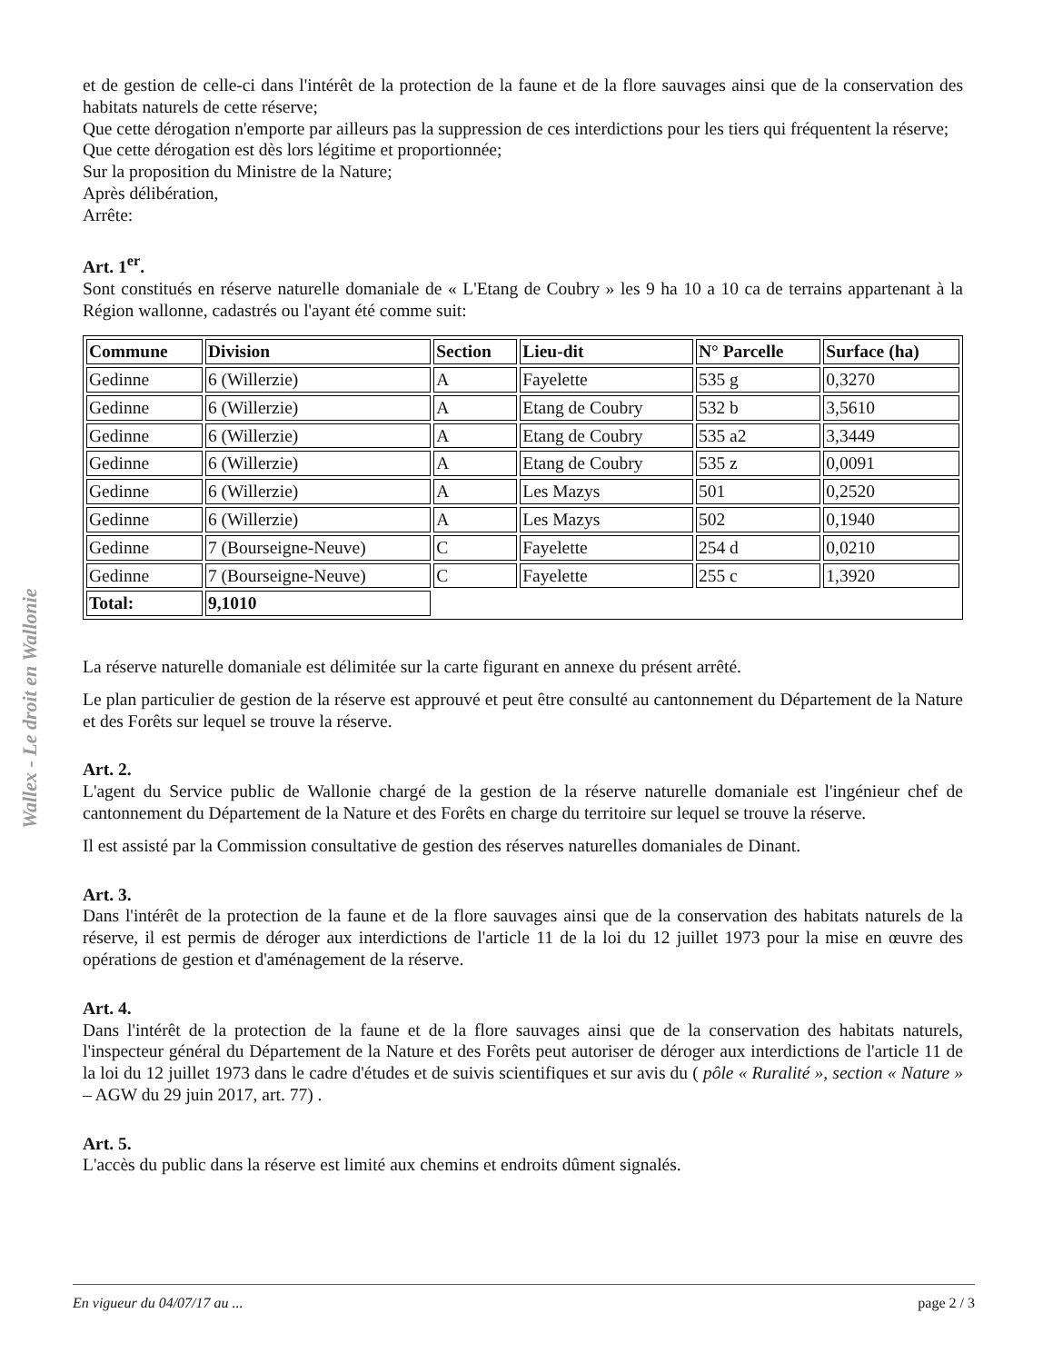Wallex - Le droit en Wallonie
et de gestion de celle-ci dans l'intérêt de la protection de la faune et de la flore sauvages ainsi que de la conservation des habitats naturels de cette réserve;
Que cette dérogation n'emporte par ailleurs pas la suppression de ces interdictions pour les tiers qui fréquentent la réserve;
Que cette dérogation est dès lors légitime et proportionnée;
Sur la proposition du Ministre de la Nature;
Après délibération,
Arrête:
Art. 1<sup>er</sup>.
Sont constitués en réserve naturelle domaniale de « L'Etang de Coubry » les 9 ha 10 a 10 ca de terrains appartenant à la Région wallonne, cadastrés ou l'ayant été comme suit:
| Commune | Division | Section | Lieu-dit | N° Parcelle | Surface (ha) |
| --- | --- | --- | --- | --- | --- |
| Gedinne | 6 (Willerzie) | A | Fayelette | 535 g | 0,3270 |
| Gedinne | 6 (Willerzie) | A | Etang de Coubry | 532 b | 3,5610 |
| Gedinne | 6 (Willerzie) | A | Etang de Coubry | 535 a2 | 3,3449 |
| Gedinne | 6 (Willerzie) | A | Etang de Coubry | 535 z | 0,0091 |
| Gedinne | 6 (Willerzie) | A | Les Mazys | 501 | 0,2520 |
| Gedinne | 6 (Willerzie) | A | Les Mazys | 502 | 0,1940 |
| Gedinne | 7 (Bourseigne-Neuve) | C | Fayelette | 254 d | 0,0210 |
| Gedinne | 7 (Bourseigne-Neuve) | C | Fayelette | 255 c | 1,3920 |
| Total: | 9,1010 | | | | |
La réserve naturelle domaniale est délimitée sur la carte figurant en annexe du présent arrêté.
Le plan particulier de gestion de la réserve est approuvé et peut être consulté au cantonnement du Département de la Nature et des Forêts sur lequel se trouve la réserve.
Art. 2.
L'agent du Service public de Wallonie chargé de la gestion de la réserve naturelle domaniale est l'ingénieur chef de cantonnement du Département de la Nature et des Forêts en charge du territoire sur lequel se trouve la réserve.
Il est assisté par la Commission consultative de gestion des réserves naturelles domaniales de Dinant.
Art. 3.
Dans l'intérêt de la protection de la faune et de la flore sauvages ainsi que de la conservation des habitats naturels de la réserve, il est permis de déroger aux interdictions de l'article 11 de la loi du 12 juillet 1973 pour la mise en œuvre des opérations de gestion et d'aménagement de la réserve.
Art. 4.
Dans l'intérêt de la protection de la faune et de la flore sauvages ainsi que de la conservation des habitats naturels, l'inspecteur général du Département de la Nature et des Forêts peut autoriser de déroger aux interdictions de l'article 11 de la loi du 12 juillet 1973 dans le cadre d'études et de suivis scientifiques et sur avis du ( pôle « Ruralité », section « Nature » – AGW du 29 juin 2017, art. 77) .
Art. 5.
L'accès du public dans la réserve est limité aux chemins et endroits dûment signalés.
En vigueur du 04/07/17 au ... page 2 / 3